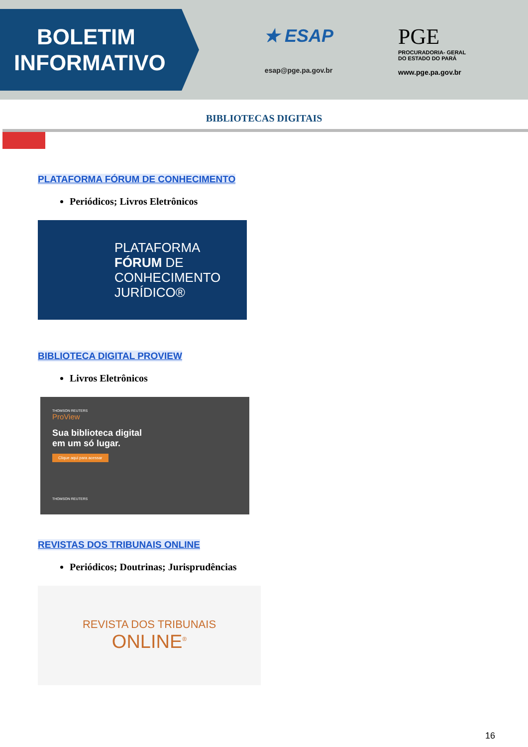BOLETIM
INFORMATIVO
★ ESAP
esap@pge.pa.gov.br
PGE
PROCURADORIA- GERAL
DO ESTADO DO PARÁ
www.pge.pa.gov.br
BIBLIOTECAS DIGITAIS
PLATAFORMA FÓRUM DE CONHECIMENTO
Periódicos; Livros Eletrônicos
PLATAFORMA
FÓRUM DE
CONHECIMENTO
JURÍDICO®
BIBLIOTECA DIGITAL PROVIEW
Livros Eletrônicos
THOMSON REUTERS
ProView
Sua biblioteca digital
em um só lugar.
Clique aqui para acessar
THOMSON REUTERS
REVISTAS DOS TRIBUNAIS ONLINE
Periódicos; Doutrinas; Jurisprudências
REVISTA DOS TRIBUNAIS
ONLINE<sup>®</sup>
16